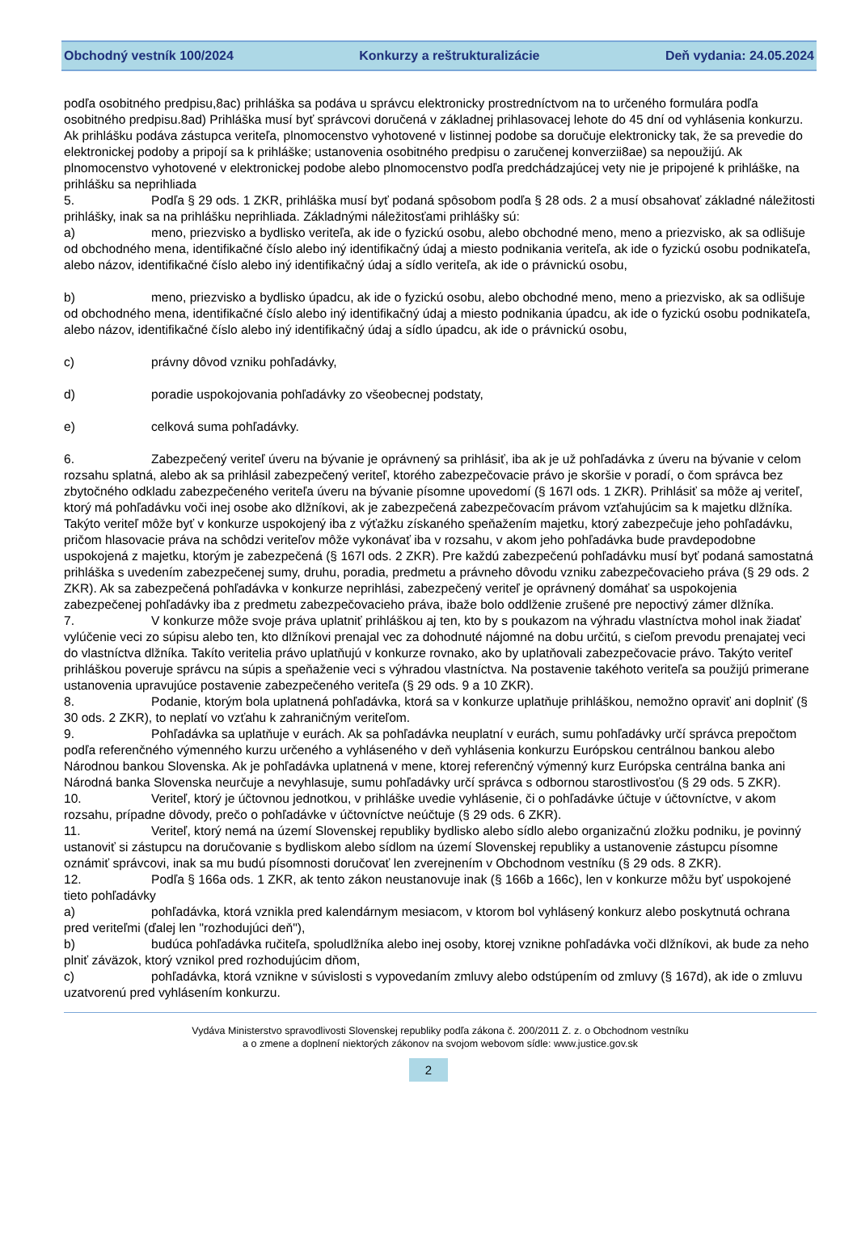Obchodný vestník 100/2024 Konkurzy a reštrukturalizácie Deň vydania: 24.05.2024
podľa osobitného predpisu,8ac) prihláška sa podáva u správcu elektronicky prostredníctvom na to určeného formulára podľa osobitného predpisu.8ad) Prihláška musí byť správcovi doručená v základnej prihlasovacej lehote do 45 dní od vyhlásenia konkurzu. Ak prihlášku podáva zástupca veriteľa, plnomocenstvo vyhotovené v listinnej podobe sa doručuje elektronicky tak, že sa prevedie do elektronickej podoby a pripojí sa k prihláške; ustanovenia osobitného predpisu o zaručenej konverzii8ae) sa nepoužijú. Ak plnomocenstvo vyhotovené v elektronickej podobe alebo plnomocenstvo podľa predchádzajúcej vety nie je pripojené k prihláške, na prihlášku sa neprihliada
5. Podľa § 29 ods. 1 ZKR, prihláška musí byť podaná spôsobom podľa § 28 ods. 2 a musí obsahovať základné náležitosti prihlášky, inak sa na prihlášku neprihliada. Základnými náležitosťami prihlášky sú:
a) meno, priezvisko a bydlisko veriteľa, ak ide o fyzickú osobu, alebo obchodné meno, meno a priezvisko, ak sa odlišuje od obchodného mena, identifikačné číslo alebo iný identifikačný údaj a miesto podnikania veriteľa, ak ide o fyzickú osobu podnikateľa, alebo názov, identifikačné číslo alebo iný identifikačný údaj a sídlo veriteľa, ak ide o právnickú osobu,
b) meno, priezvisko a bydlisko úpadcu, ak ide o fyzickú osobu, alebo obchodné meno, meno a priezvisko, ak sa odlišuje od obchodného mena, identifikačné číslo alebo iný identifikačný údaj a miesto podnikania úpadcu, ak ide o fyzickú osobu podnikateľa, alebo názov, identifikačné číslo alebo iný identifikačný údaj a sídlo úpadcu, ak ide o právnickú osobu,
c) právny dôvod vzniku pohľadávky,
d) poradie uspokojovania pohľadávky zo všeobecnej podstaty,
e) celková suma pohľadávky.
6. Zabezpečený veriteľ úveru na bývanie je oprávnený sa prihlásiť, iba ak je už pohľadávka z úveru na bývanie v celom rozsahu splatná, alebo ak sa prihlásil zabezpečený veriteľ, ktorého zabezpečovacie právo je skoršie v poradí, o čom správca bez zbytočného odkladu zabezpečeného veriteľa úveru na bývanie písomne upovedomí (§ 167l ods. 1 ZKR). Prihlásiť sa môže aj veriteľ, ktorý má pohľadávku voči inej osobe ako dlžníkovi, ak je zabezpečená zabezpečovacím právom vzťahujúcim sa k majetku dlžníka. Takýto veriteľ môže byť v konkurze uspokojený iba z výťažku získaného speňažením majetku, ktorý zabezpečuje jeho pohľadávku, pričom hlasovacie práva na schôdzi veriteľov môže vykonávať iba v rozsahu, v akom jeho pohľadávka bude pravdepodobne uspokojená z majetku, ktorým je zabezpečená (§ 167l ods. 2 ZKR). Pre každú zabezpečenú pohľadávku musí byť podaná samostatná prihláška s uvedením zabezpečenej sumy, druhu, poradia, predmetu a právneho dôvodu vzniku zabezpečovacieho práva (§ 29 ods. 2 ZKR). Ak sa zabezpečená pohľadávka v konkurze neprihlási, zabezpečený veriteľ je oprávnený domáhať sa uspokojenia zabezpečenej pohľadávky iba z predmetu zabezpečovacieho práva, ibaže bolo oddlženie zrušené pre nepoctivý zámer dlžníka.
7. V konkurze môže svoje práva uplatniť prihláškou aj ten, kto by s poukazom na výhradu vlastníctva mohol inak žiadať vylúčenie veci zo súpisu alebo ten, kto dlžníkovi prenajal vec za dohodnuté nájomné na dobu určitú, s cieľom prevodu prenajatej veci do vlastníctva dlžníka. Takíto veritelia právo uplatňujú v konkurze rovnako, ako by uplatňovali zabezpečovacie právo. Takýto veriteľ prihláškou poveruje správcu na súpis a speňaženie veci s výhradou vlastníctva. Na postavenie takéhoto veriteľa sa použijú primerane ustanovenia upravujúce postavenie zabezpečeného veriteľa (§ 29 ods. 9 a 10 ZKR).
8. Podanie, ktorým bola uplatnená pohľadávka, ktorá sa v konkurze uplatňuje prihláškou, nemožno opraviť ani doplniť (§ 30 ods. 2 ZKR), to neplatí vo vzťahu k zahraničným veriteľom.
9. Pohľadávka sa uplatňuje v eurách. Ak sa pohľadávka neuplatní v eurách, sumu pohľadávky určí správca prepočtom podľa referenčného výmenného kurzu určeného a vyhláseného v deň vyhlásenia konkurzu Európskou centrálnou bankou alebo Národnou bankou Slovenska. Ak je pohľadávka uplatnená v mene, ktorej referenčný výmenný kurz Európska centrálna banka ani Národná banka Slovenska neurčuje a nevyhlasuje, sumu pohľadávky určí správca s odbornou starostlivosťou (§ 29 ods. 5 ZKR).
10. Veriteľ, ktorý je účtovnou jednotkou, v prihláške uvedie vyhlásenie, či o pohľadávke účtuje v účtovníctve, v akom rozsahu, prípadne dôvody, prečo o pohľadávke v účtovníctve neúčtuje (§ 29 ods. 6 ZKR).
11. Veriteľ, ktorý nemá na území Slovenskej republiky bydlisko alebo sídlo alebo organizačnú zložku podniku, je povinný ustanoviť si zástupcu na doručovanie s bydliskom alebo sídlom na území Slovenskej republiky a ustanovenie zástupcu písomne oznámiť správcovi, inak sa mu budú písomnosti doručovať len zverejnením v Obchodnom vestníku (§ 29 ods. 8 ZKR).
12. Podľa § 166a ods. 1 ZKR, ak tento zákon neustanovuje inak (§ 166b a 166c), len v konkurze môžu byť uspokojené tieto pohľadávky
a) pohľadávka, ktorá vznikla pred kalendárnym mesiacom, v ktorom bol vyhlásený konkurz alebo poskytnutá ochrana pred veriteľmi (ďalej len "rozhodujúci deň"),
b) budúca pohľadávka ručiteľa, spoludlžníka alebo inej osoby, ktorej vznikne pohľadávka voči dlžníkovi, ak bude za neho plniť záväzok, ktorý vznikol pred rozhodujúcim dňom,
c) pohľadávka, ktorá vznikne v súvislosti s vypovedaním zmluvy alebo odstúpením od zmluvy (§ 167d), ak ide o zmluvu uzatvorenú pred vyhlásením konkurzu.
Vydáva Ministerstvo spravodlivosti Slovenskej republiky podľa zákona č. 200/2011 Z. z. o Obchodnom vestníku
a o zmene a doplnení niektorých zákonov na svojom webovom sídle: www.justice.gov.sk
2